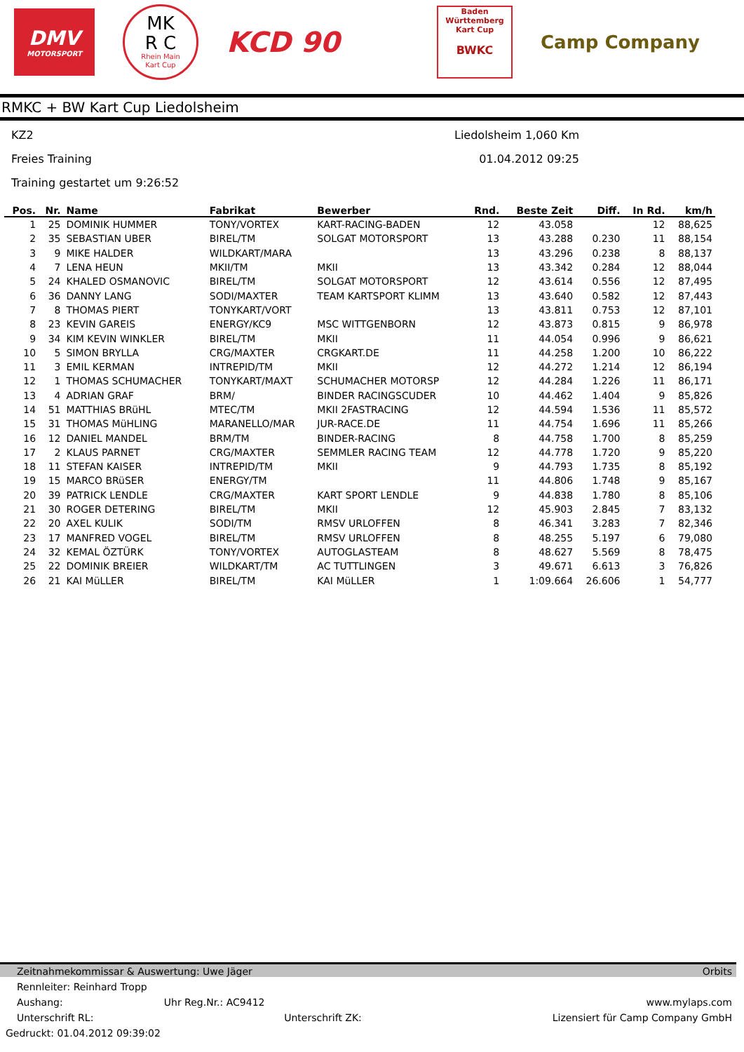DMV
MOTORSPORT
MK
R C
Rhein Main
Kart Cup
KCD 90
Baden
Württemberg
Kart Cup
BWKC
Camp Company
RMKC + BW Kart Cup Liedolsheim
KZ2
Freies Training
Training gestartet um 9:26:52
Liedolsheim 1,060 Km
01.04.2012 09:25
| Pos. | Nr. | Name | Fabrikat | Bewerber | Rnd. | Beste Zeit | Diff. | In Rd. | km/h |
| --- | --- | --- | --- | --- | --- | --- | --- | --- | --- |
| 1 | 25 | DOMINIK HUMMER | TONY/VORTEX | KART-RACING-BADEN | 12 | 43.058 | | 12 | 88,625 |
| 2 | 35 | SEBASTIAN UBER | BIREL/TM | SOLGAT MOTORSPORT | 13 | 43.288 | 0.230 | 11 | 88,154 |
| 3 | 9 | MIKE HALDER | WILDKART/MARA | | 13 | 43.296 | 0.238 | 8 | 88,137 |
| 4 | 7 | LENA HEUN | MKII/TM | MKII | 13 | 43.342 | 0.284 | 12 | 88,044 |
| 5 | 24 | KHALED OSMANOVIC | BIREL/TM | SOLGAT MOTORSPORT | 12 | 43.614 | 0.556 | 12 | 87,495 |
| 6 | 36 | DANNY LANG | SODI/MAXTER | TEAM KARTSPORT KLIMM | 13 | 43.640 | 0.582 | 12 | 87,443 |
| 7 | 8 | THOMAS PIERT | TONYKART/VORT | | 13 | 43.811 | 0.753 | 12 | 87,101 |
| 8 | 23 | KEVIN GAREIS | ENERGY/KC9 | MSC WITTGENBORN | 12 | 43.873 | 0.815 | 9 | 86,978 |
| 9 | 34 | KIM KEVIN WINKLER | BIREL/TM | MKII | 11 | 44.054 | 0.996 | 9 | 86,621 |
| 10 | 5 | SIMON BRYLLA | CRG/MAXTER | CRGKART.DE | 11 | 44.258 | 1.200 | 10 | 86,222 |
| 11 | 3 | EMIL KERMAN | INTREPID/TM | MKII | 12 | 44.272 | 1.214 | 12 | 86,194 |
| 12 | 1 | THOMAS SCHUMACHER | TONYKART/MAXT | SCHUMACHER MOTORSP | 12 | 44.284 | 1.226 | 11 | 86,171 |
| 13 | 4 | ADRIAN GRAF | BRM/ | BINDER RACINGSCUDER | 10 | 44.462 | 1.404 | 9 | 85,826 |
| 14 | 51 | MATTHIAS BRüHL | MTEC/TM | MKII 2FASTRACING | 12 | 44.594 | 1.536 | 11 | 85,572 |
| 15 | 31 | THOMAS MüHLING | MARANELLO/MAR | JUR-RACE.DE | 11 | 44.754 | 1.696 | 11 | 85,266 |
| 16 | 12 | DANIEL MANDEL | BRM/TM | BINDER-RACING | 8 | 44.758 | 1.700 | 8 | 85,259 |
| 17 | 2 | KLAUS PARNET | CRG/MAXTER | SEMMLER RACING TEAM | 12 | 44.778 | 1.720 | 9 | 85,220 |
| 18 | 11 | STEFAN KAISER | INTREPID/TM | MKII | 9 | 44.793 | 1.735 | 8 | 85,192 |
| 19 | 15 | MARCO BRüSER | ENERGY/TM | | 11 | 44.806 | 1.748 | 9 | 85,167 |
| 20 | 39 | PATRICK LENDLE | CRG/MAXTER | KART SPORT LENDLE | 9 | 44.838 | 1.780 | 8 | 85,106 |
| 21 | 30 | ROGER DETERING | BIREL/TM | MKII | 12 | 45.903 | 2.845 | 7 | 83,132 |
| 22 | 20 | AXEL KULIK | SODI/TM | RMSV URLOFFEN | 8 | 46.341 | 3.283 | 7 | 82,346 |
| 23 | 17 | MANFRED VOGEL | BIREL/TM | RMSV URLOFFEN | 8 | 48.255 | 5.197 | 6 | 79,080 |
| 24 | 32 | KEMAL ÖZTÜRK | TONY/VORTEX | AUTOGLASTEAM | 8 | 48.627 | 5.569 | 8 | 78,475 |
| 25 | 22 | DOMINIK BREIER | WILDKART/TM | AC TUTTLINGEN | 3 | 49.671 | 6.613 | 3 | 76,826 |
| 26 | 21 | KAI MüLLER | BIREL/TM | KAI MüLLER | 1 | 1:09.664 | 26.606 | 1 | 54,777 |
Zeitnahmekommissar & Auswertung: Uwe Jäger Orbits
Rennleiter: Reinhard Tropp
Aushang: Uhr Reg.Nr.: AC9412 www.mylaps.com
Unterschrift RL: Unterschrift ZK: Lizensiert für Camp Company GmbH
Gedruckt: 01.04.2012 09:39:02